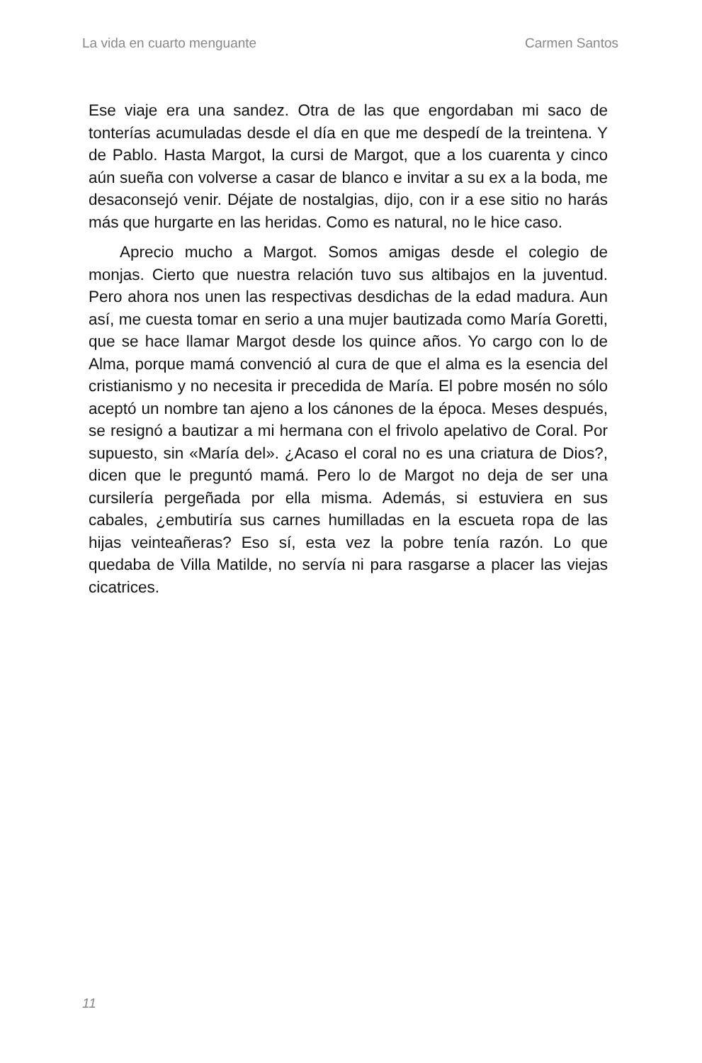La vida en cuarto menguante Carmen Santos
Ese viaje era una sandez. Otra de las que engordaban mi saco de tonterías acumuladas desde el día en que me despedí de la treintena. Y de Pablo. Hasta Margot, la cursi de Margot, que a los cuarenta y cinco aún sueña con volverse a casar de blanco e invitar a su ex a la boda, me desaconsejó venir. Déjate de nostalgias, dijo, con ir a ese sitio no harás más que hurgarte en las heridas. Como es natural, no le hice caso.
Aprecio mucho a Margot. Somos amigas desde el colegio de monjas. Cierto que nuestra relación tuvo sus altibajos en la juventud. Pero ahora nos unen las respectivas desdichas de la edad madura. Aun así, me cuesta tomar en serio a una mujer bautizada como María Goretti, que se hace llamar Margot desde los quince años. Yo cargo con lo de Alma, porque mamá convenció al cura de que el alma es la esencia del cristianismo y no necesita ir precedida de María. El pobre mosén no sólo aceptó un nombre tan ajeno a los cánones de la época. Meses después, se resignó a bautizar a mi hermana con el frivolo apelativo de Coral. Por supuesto, sin «María del». ¿Acaso el coral no es una criatura de Dios?, dicen que le preguntó mamá. Pero lo de Margot no deja de ser una cursilería pergeñada por ella misma. Además, si estuviera en sus cabales, ¿embutiría sus carnes humilladas en la escueta ropa de las hijas veinteañeras? Eso sí, esta vez la pobre tenía razón. Lo que quedaba de Villa Matilde, no servía ni para rasgarse a placer las viejas cicatrices.
11